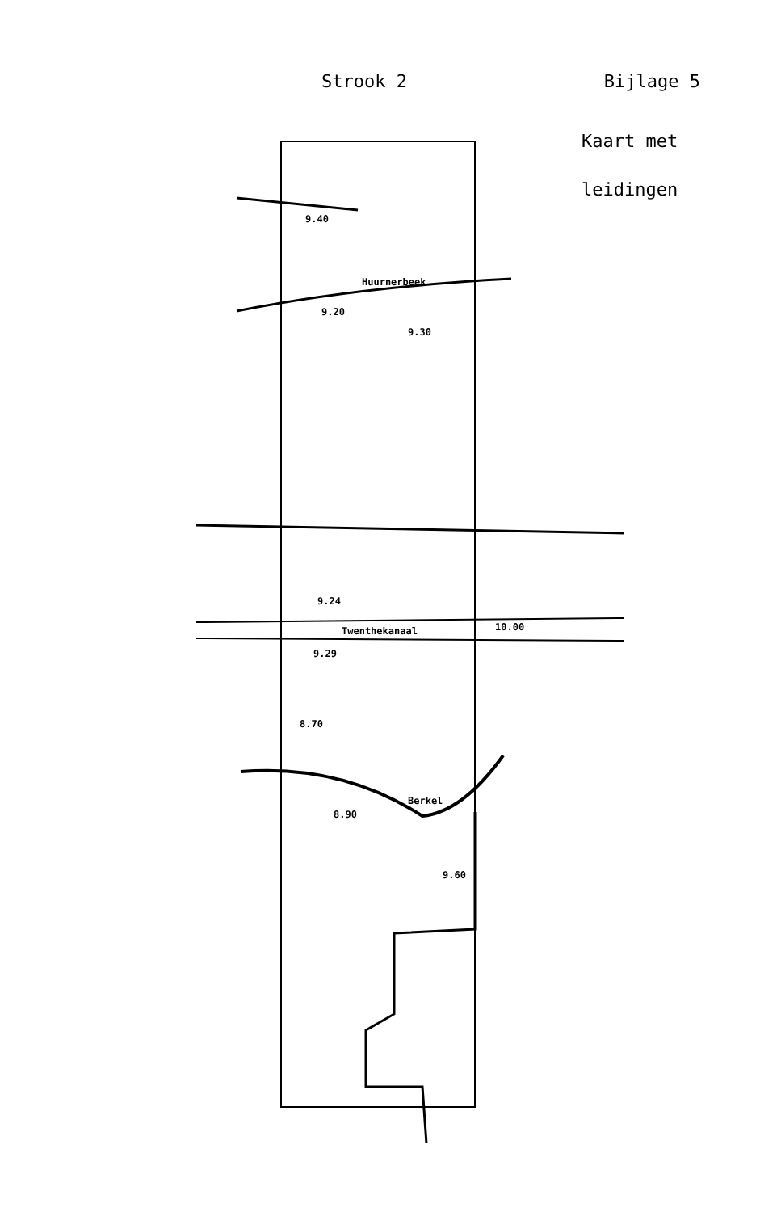Strook 2 Bijlage 5
Kaart met
leidingen
9.40
Huurnerbeek
9.20
9.30
9.24
Twenthekanaal
10.00
9.29
8.70
Berkel
8.90
9.60